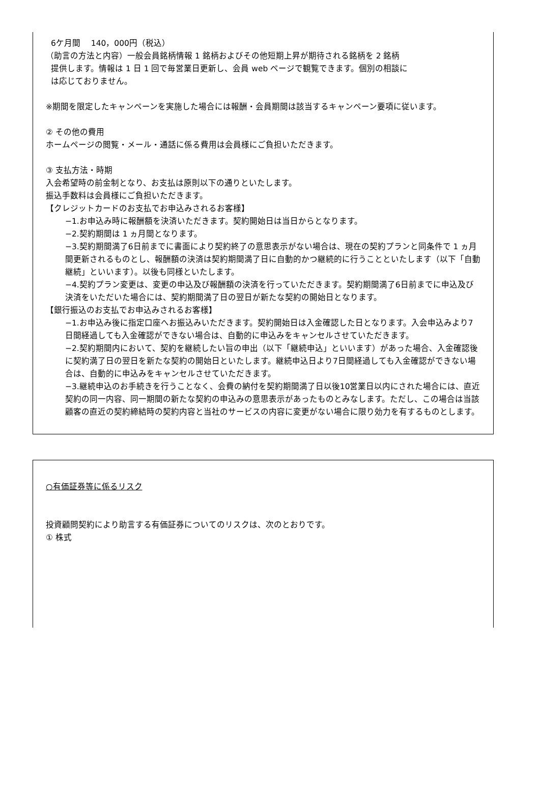6ケ月間　 140，000円（税込）
（助言の方法と内容）一般会員銘柄情報 1 銘柄およびその他短期上昇が期待される銘柄を 2 銘柄
提供します。情報は 1 日 1 回で毎営業日更新し、会員 web ページで観覧できます。個別の相談に
は応じておりません。
※期間を限定したキャンペーンを実施した場合には報酬・会員期間は該当するキャンペーン要項に従います。
② その他の費用
ホームページの閲覧・メール・通話に係る費用は会員様にご負担いただきます。
③ 支払方法・時期
入会希望時の前金制となり、お支払は原則以下の通りといたします。
振込手数料は会員様にご負担いただきます。
【クレジットカードのお支払でお申込みされるお客様】
−1.お申込み時に報酬額を決済いただきます。契約開始日は当日からとなります。
−2.契約期間は 1 ヵ月間となります。
−3.契約期間満了6日前までに書面により契約終了の意思表示がない場合は、現在の契約プランと同条件で 1 ヵ月間更新されるものとし、報酬額の決済は契約期間満了日に自動的かつ継続的に行うことといたします（以下「自動継続」といいます）。以後も同様といたします。
−4.契約プラン変更は、変更の申込及び報酬額の決済を行っていただきます。契約期間満了6日前までに申込及び決済をいただいた場合には、契約期間満了日の翌日が新たな契約の開始日となります。
【銀行振込のお支払でお申込みされるお客様】
−1.お申込み後に指定口座へお振込みいただきます。契約開始日は入金確認した日となります。入会申込みより7日間経過しても入金確認ができない場合は、自動的に申込みをキャンセルさせていただきます。
−2.契約期間内において、契約を継続したい旨の申出（以下「継続申込」といいます）があった場合、入金確認後に契約満了日の翌日を新たな契約の開始日といたします。継続申込日より7日間経過しても入金確認ができない場合は、自動的に申込みをキャンセルさせていただきます。
−3.継続申込のお手続きを行うことなく、会費の納付を契約期間満了日以後10営業日以内にされた場合には、直近契約の同一内容、同一期間の新たな契約の申込みの意思表示があったものとみなします。ただし、この場合は当該顧客の直近の契約締結時の契約内容と当社のサービスの内容に変更がない場合に限り効力を有するものとします。
○有価証券等に係るリスク
投資顧問契約により助言する有価証券についてのリスクは、次のとおりです。
① 株式